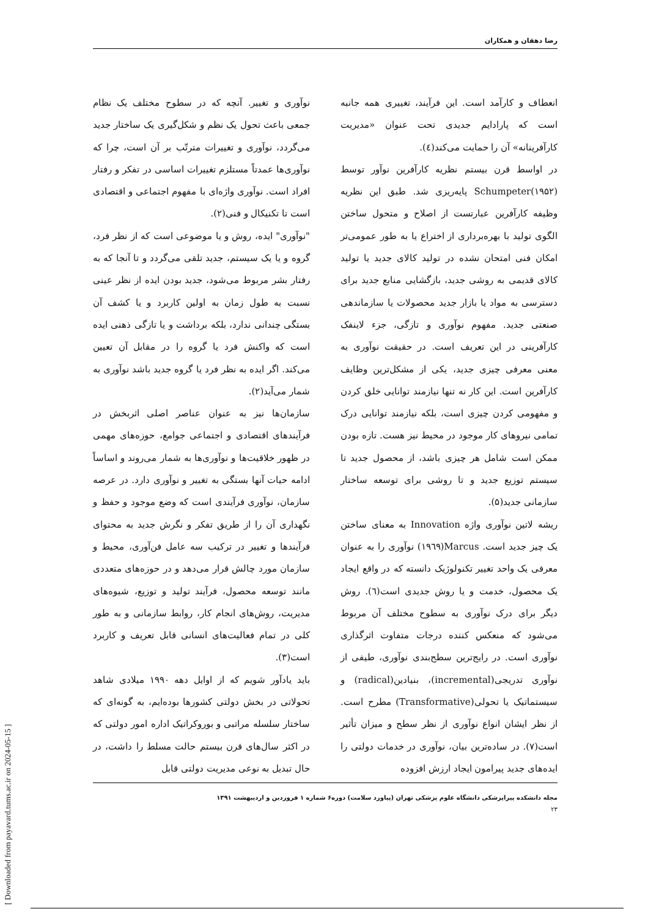رضا دهقان و همکاران
نوآوری و تغییر. آنچه که در سطوح مختلف یک نظام جمعی باعث تحول یک نظم و شکل‌گیری یک ساختار جدید می‌گردد، نوآوری و تغییرات مترتّب بر آن است، چرا که نوآوری‌ها عمدتاً مستلزم تغییرات اساسی در تفکر و رفتار افراد است. نوآوری واژه‌ای با مفهوم اجتماعی و اقتصادی است تا تکنیکال و فنی(۲).
"نوآوری" ایده، روش و یا موضوعی است که از نظر فرد، گروه و یا یک سیستم، جدید تلقی می‌گردد و تا آنجا که به رفتار بشر مربوط می‌شود، جدید بودن ایده از نظر عینی نسبت به طول زمان به اولین کاربرد و یا کشف آن بستگی چندانی ندارد، بلکه برداشت و یا تازگی ذهنی ایده است که واکنش فرد یا گروه را در مقابل آن تعیین می‌کند. اگر ایده به نظر فرد یا گروه جدید باشد نوآوری به شمار می‌آید(۲).
سازمان‌ها نیز به عنوان عناصر اصلی اثربخش در فرآیندهای اقتصادی و اجتماعی جوامع، حوزه‌های مهمی در ظهور خلاقیت‌ها و نوآوری‌ها به شمار می‌روند و اساساً ادامه حیات آنها بستگی به تغییر و نوآوری دارد. در عرصه سازمان، نوآوری فرآیندی است که وضع موجود و حفظ و نگهداری آن را از طریق تفکر و نگرش جدید به محتوای فرآیندها و تغییر در ترکیب سه عامل فن‌آوری، محیط و سازمان مورد چالش قرار می‌دهد و در حوزه‌های متعددی مانند توسعه محصول، فرآیند تولید و توزیع، شیوه‌های مدیریت، روش‌های انجام کار، روابط سازمانی و به طور کلی در تمام فعالیت‌های انسانی قابل تعریف و کاربرد است(۳).
باید یادآور شویم که از اوایل دهه ۱۹۹۰ میلادی شاهد تحولاتی در بخش دولتی کشورها بوده‌ایم، به گونه‌ای که ساختار سلسله مراتبی و بوروکراتیک اداره امور دولتی که در اکثر سال‌های قرن بیستم حالت مسلط را داشت، در حال تبدیل به نوعی مدیریت دولتی قابل
انعطاف و کارآمد است. این فرآیند، تغییری همه جانبه است که پارادایم جدیدی تحت عنوان «مدیریت کارآفرینانه» آن را حمایت می‌کند(٤).
در اواسط قرن بیستم نظریه کارآفرین نوآور توسط Schumpeter(۱۹۵۲) پایه‌ریزی شد. طبق این نظریه وظیفه کارآفرین عبارتست از اصلاح و متحول ساختن الگوی تولید با بهره‌برداری از اختراع یا به طور عمومی‌تر امکان فنی امتحان نشده در تولید کالای جدید یا تولید کالای قدیمی به روشی جدید، بازگشایی منابع جدید برای دسترسی به مواد یا بازار جدید محصولات یا سازماندهی صنعتی جدید. مفهوم نوآوری و تازگی، جزء لاینفک کارآفرینی در این تعریف است. در حقیقت نوآوری به معنی معرفی چیزی جدید، یکی از مشکل‌ترین وظایف کارآفرین است. این کار نه تنها نیازمند توانایی خلق کردن و مفهومی کردن چیزی است، بلکه نیازمند توانایی درک تمامی نیروهای کار موجود در محیط نیز هست. تازه بودن ممکن است شامل هر چیزی باشد، از محصول جدید تا سیستم توزیع جدید و تا روشی برای توسعه ساختار سازمانی جدید(۵).
ریشه لاتین نوآوری واژه Innovation به معنای ساختن یک چیز جدید است. Marcus(۱۹٦۹) نوآوری را به عنوان معرفی یک واحد تغییر تکنولوژیک دانسته که در واقع ایجاد یک محصول، خدمت و یا روش جدیدی است(٦). روش دیگر برای درک نوآوری به سطوح مختلف آن مربوط می‌شود که منعکس کننده درجات متفاوت اثرگذاری نوآوری است. در رایج‌ترین سطح‌بندی نوآوری، طیفی از نوآوری تدریجی(incremental)، بنیادین(radical) و سیستماتیک یا تحولی(Transformative) مطرح است. از نظر ایشان انواع نوآوری از نظر سطح و میزان تأثیر است(۷). در ساده‌ترین بیان، نوآوری در خدمات دولتی را ایده‌های جدید پیرامون ایجاد ارزش افزوده
مجله دانشکده پیراپزشکی دانشگاه علوم پزشکی تهران (پیاورد سلامت) دوره۶ شماره ۱ فروردین و اردیبهشت ۱۳۹۱
۲۳
[ Downloaded from payavard.tums.ac.ir on 2024-05-15 ]